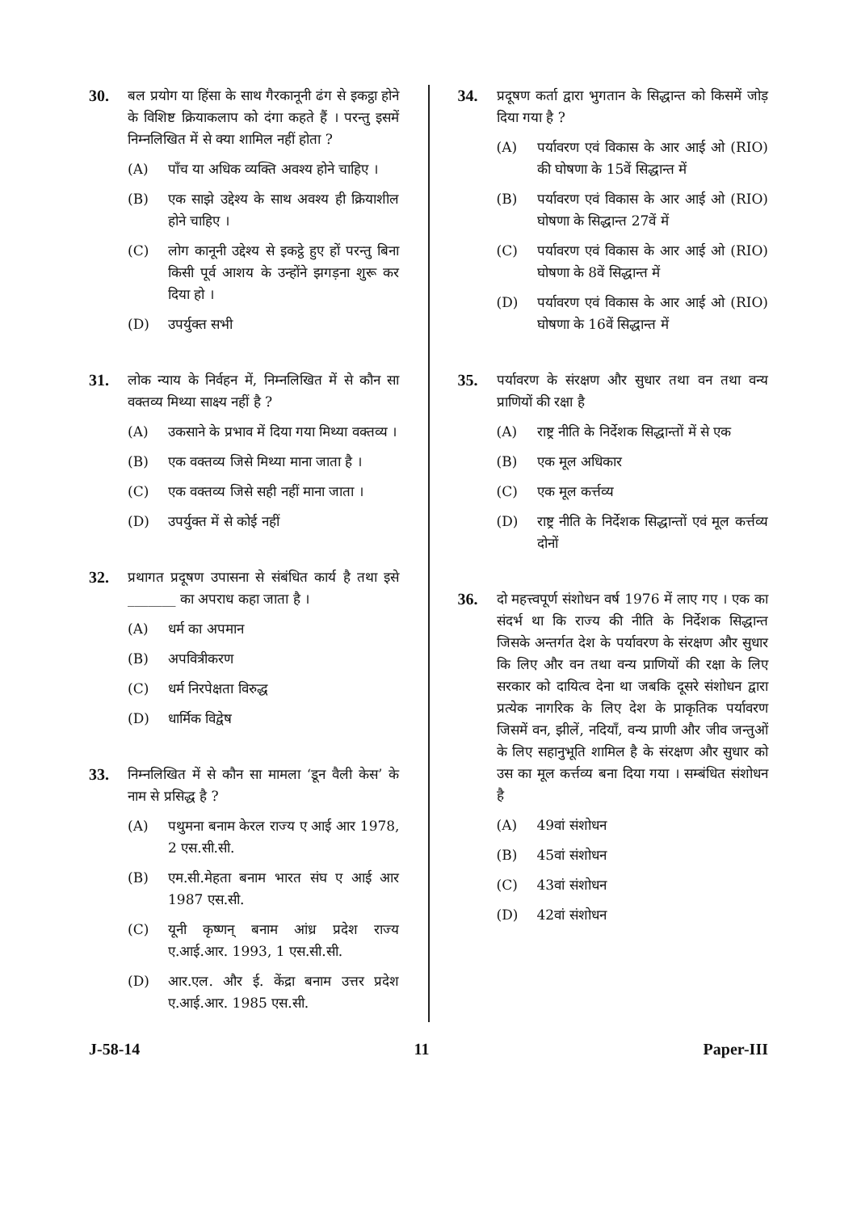30.
बल प्रयोग या हिंसा के साथ गैरकानूनी ढंग से इकट्ठा होने के विशिष्ट क्रियाकलाप को दंगा कहते हैं । परन्तु इसमें निम्नलिखित में से क्या शामिल नहीं होता ?
(A) पाँच या अधिक व्यक्ति अवश्य होने चाहिए ।
(B) एक साझे उद्देश्य के साथ अवश्य ही क्रियाशील होने चाहिए ।
(C) लोग कानूनी उद्देश्य से इकट्ठे हुए हों परन्तु बिना किसी पूर्व आशय के उन्होंने झगड़ना शुरू कर दिया हो ।
(D) उपर्युक्त सभी
31.
लोक न्याय के निर्वहन में, निम्नलिखित में से कौन सा वक्तव्य मिथ्या साक्ष्य नहीं है ?
(A) उकसाने के प्रभाव में दिया गया मिथ्या वक्तव्य ।
(B) एक वक्तव्य जिसे मिथ्या माना जाता है ।
(C) एक वक्तव्य जिसे सही नहीं माना जाता ।
(D) उपर्युक्त में से कोई नहीं
32.
प्रथागत प्रदूषण उपासना से संबंधित कार्य है तथा इसे _______ का अपराध कहा जाता है ।
(A) धर्म का अपमान
(B) अपवित्रीकरण
(C) धर्म निरपेक्षता विरुद्ध
(D) धार्मिक विद्वेष
33.
निम्नलिखित में से कौन सा मामला ‘डून वैली केस’ के नाम से प्रसिद्ध है ?
(A) पथुमना बनाम केरल राज्य ए आई आर 1978, 2 एस.सी.सी.
(B) एम.सी.मेहता बनाम भारत संघ ए आई आर 1987 एस.सी.
(C) यूनी कृष्णन् बनाम आंध्र प्रदेश राज्य ए.आई.आर. 1993, 1 एस.सी.सी.
(D) आर.एल. और ई. केंद्रा बनाम उत्तर प्रदेश ए.आई.आर. 1985 एस.सी.
34.
प्रदूषण कर्ता द्वारा भुगतान के सिद्धान्त को किसमें जोड़ दिया गया है ?
(A) पर्यावरण एवं विकास के आर आई ओ (RIO) की घोषणा के 15वें सिद्धान्त में
(B) पर्यावरण एवं विकास के आर आई ओ (RIO) घोषणा के सिद्धान्त 27वें में
(C) पर्यावरण एवं विकास के आर आई ओ (RIO) घोषणा के 8वें सिद्धान्त में
(D) पर्यावरण एवं विकास के आर आई ओ (RIO) घोषणा के 16वें सिद्धान्त में
35.
पर्यावरण के संरक्षण और सुधार तथा वन तथा वन्य प्राणियों की रक्षा है
(A) राष्ट्र नीति के निर्देशक सिद्धान्तों में से एक
(B) एक मूल अधिकार
(C) एक मूल कर्त्तव्य
(D) राष्ट्र नीति के निर्देशक सिद्धान्तों एवं मूल कर्त्तव्य दोनों
36.
दो महत्त्वपूर्ण संशोधन वर्ष 1976 में लाए गए । एक का संदर्भ था कि राज्य की नीति के निर्देशक सिद्धान्त जिसके अन्तर्गत देश के पर्यावरण के संरक्षण और सुधार कि लिए और वन तथा वन्य प्राणियों की रक्षा के लिए सरकार को दायित्व देना था जबकि दूसरे संशोधन द्वारा प्रत्येक नागरिक के लिए देश के प्राकृतिक पर्यावरण जिसमें वन, झीलें, नदियाँ, वन्य प्राणी और जीव जन्तुओं के लिए सहानुभूति शामिल है के संरक्षण और सुधार को उस का मूल कर्त्तव्य बना दिया गया । सम्बंधित संशोधन है
(A) 49वां संशोधन
(B) 45वां संशोधन
(C) 43वां संशोधन
(D) 42वां संशोधन
J-58-14 11 Paper-III